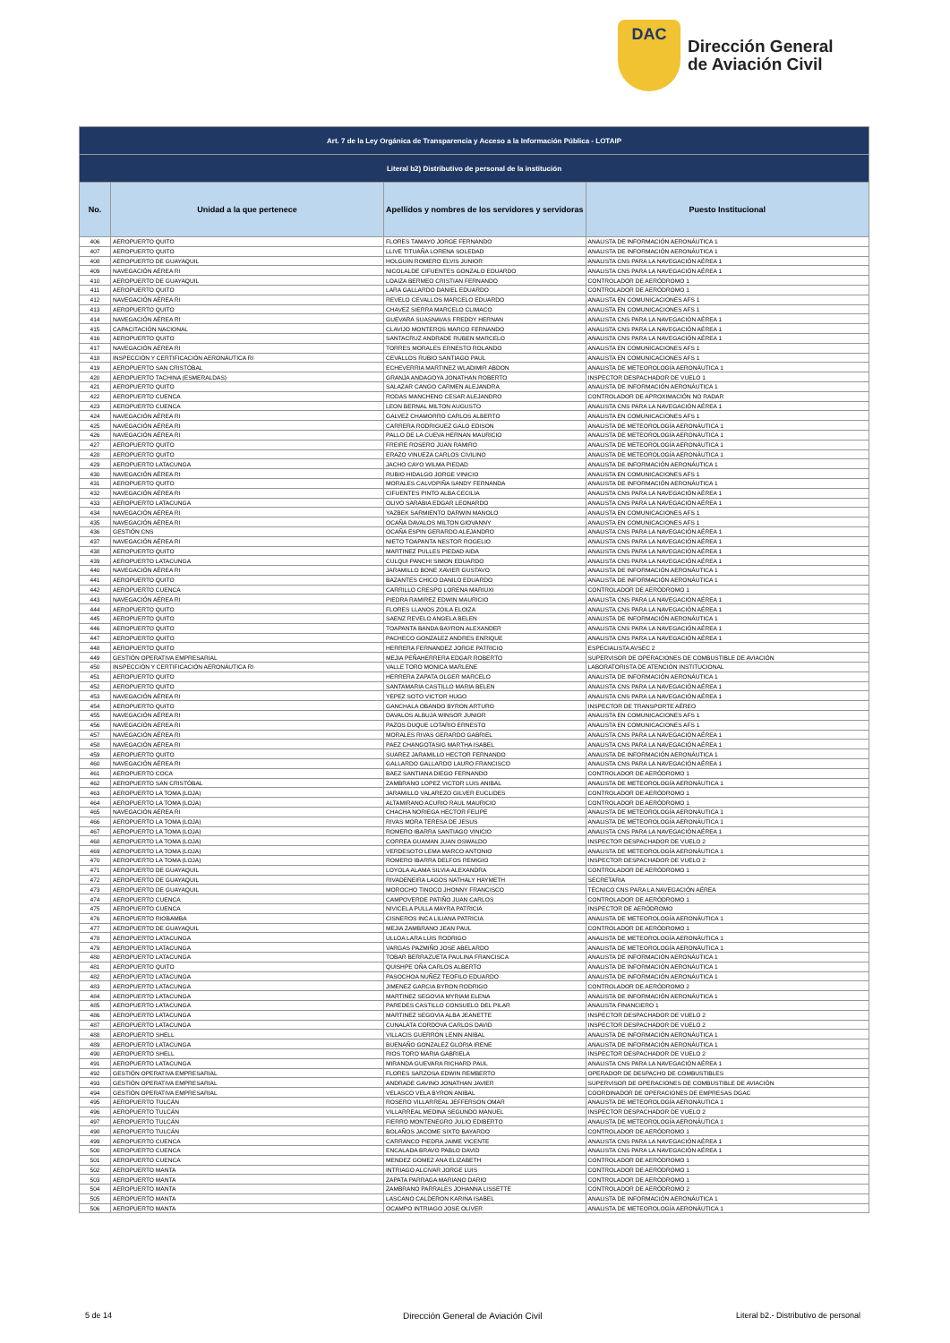DAC
Dirección General
de Aviación Civil
| Art. 7 de la Ley Orgánica de Transparencia y Acceso a la Información Pública - LOTAIP | | | |
| --- | --- | --- | --- |
| Literal b2) Distributivo de personal de la institución | | | |
| No. | Unidad a la que pertenece | Apellidos y nombres de los servidores y servidoras | Puesto Institucional |
| 406 | AEROPUERTO QUITO | FLORES TAMAYO JORGE FERNANDO | ANALISTA DE INFORMACIÓN AERONÁUTICA 1 |
| 407 | AEROPUERTO QUITO | LLIVE TITUAÑA LORENA SOLEDAD | ANALISTA DE INFORMACIÓN AERONÁUTICA 1 |
| 408 | AEROPUERTO DE GUAYAQUIL | HOLGUIN ROMERO ELVIS JUNIOR | ANALISTA CNS PARA LA NAVEGACIÓN AÉREA 1 |
| 409 | NAVEGACIÓN AÉREA RI | NICOLALDE CIFUENTES GONZALO EDUARDO | ANALISTA CNS PARA LA NAVEGACIÓN AÉREA 1 |
| 410 | AEROPUERTO DE GUAYAQUIL | LOAIZA BERMEO CRISTIAN FERNANDO | CONTROLADOR DE AERÓDROMO 1 |
| 411 | AEROPUERTO QUITO | LARA GALLARDO DANIEL EDUARDO | CONTROLADOR DE AERÓDROMO 1 |
| 412 | NAVEGACIÓN AÉREA RI | REVELO CEVALLOS MARCELO EDUARDO | ANALISTA EN COMUNICACIONES AFS 1 |
| 413 | AEROPUERTO QUITO | CHAVEZ SIERRA MARCELO CLIMACO | ANALISTA EN COMUNICACIONES AFS 1 |
| 414 | NAVEGACIÓN AÉREA RI | GUEVARA SUASNAVAS FREDDY HERNAN | ANALISTA CNS PARA LA NAVEGACIÓN AÉREA 1 |
| 415 | CAPACITACIÓN NACIONAL | CLAVIJO MONTEROS MARCO FERNANDO | ANALISTA CNS PARA LA NAVEGACIÓN AÉREA 1 |
| 416 | AEROPUERTO QUITO | SANTACRUZ ANDRADE RUBEN MARCELO | ANALISTA CNS PARA LA NAVEGACIÓN AÉREA 1 |
| 417 | NAVEGACIÓN AÉREA RI | TORRES MORALES ERNESTO ROLANDO | ANALISTA EN COMUNICACIONES AFS 1 |
| 418 | INSPECCIÓN Y CERTIFICACIÓN AERONÁUTICA RI | CEVALLOS RUBIO SANTIAGO PAUL | ANALISTA EN COMUNICACIONES AFS 1 |
| 419 | AEROPUERTO SAN CRISTÓBAL | ECHEVERRIA MARTINEZ WLADIMIR ABDON | ANALISTA DE METEOROLOGÍA AERONÁUTICA 1 |
| 420 | AEROPUERTO TACHINA (ESMERALDAS) | GRANJA ANDAGOYA JONATHAN ROBERTO | INSPECTOR DESPACHADOR DE VUELO 1 |
| 421 | AEROPUERTO QUITO | SALAZAR CANGO CARMEN ALEJANDRA | ANALISTA DE INFORMACIÓN AERONÁUTICA 1 |
| 422 | AEROPUERTO CUENCA | RODAS MANCHENO CESAR ALEJANDRO | CONTROLADOR DE APROXIMACIÓN NO RADAR |
| 423 | AEROPUERTO CUENCA | LEON BERNAL MILTON AUGUSTO | ANALISTA CNS PARA LA NAVEGACIÓN AÉREA 1 |
| 424 | NAVEGACIÓN AÉREA RI | GALVEZ CHAMORRO CARLOS ALBERTO | ANALISTA EN COMUNICACIONES AFS 1 |
| 425 | NAVEGACIÓN AÉREA RI | CARRERA RODRIGUEZ GALO EDISON | ANALISTA DE METEOROLOGÍA AERONÁUTICA 1 |
| 426 | NAVEGACIÓN AÉREA RI | PALLO DE LA CUEVA HERNAN MAURICIO | ANALISTA DE METEOROLOGÍA AERONÁUTICA 1 |
| 427 | AEROPUERTO QUITO | FREIRE ROSERO JUAN RAMIRO | ANALISTA DE METEOROLOGÍA AERONÁUTICA 1 |
| 428 | AEROPUERTO QUITO | ERAZO VINUEZA CARLOS CIVILINO | ANALISTA DE METEOROLOGÍA AERONÁUTICA 1 |
| 429 | AEROPUERTO LATACUNGA | JACHO CAYO WILMA PIEDAD | ANALISTA DE INFORMACIÓN AERONÁUTICA 1 |
| 430 | NAVEGACIÓN AÉREA RI | RUBIO HIDALGO JORGE VINICIO | ANALISTA EN COMUNICACIONES AFS 1 |
| 431 | AEROPUERTO QUITO | MORALES CALVOPIÑA SANDY FERNANDA | ANALISTA DE INFORMACIÓN AERONÁUTICA 1 |
| 432 | NAVEGACIÓN AÉREA RI | CIFUENTES PINTO ALBA CECILIA | ANALISTA CNS PARA LA NAVEGACIÓN AÉREA 1 |
| 433 | AEROPUERTO LATACUNGA | OLIVO SARABIA EDGAR LEONARDO | ANALISTA CNS PARA LA NAVEGACIÓN AÉREA 1 |
| 434 | NAVEGACIÓN AÉREA RI | YAZBEK SARMIENTO DARWIN MANOLO | ANALISTA EN COMUNICACIONES AFS 1 |
| 435 | NAVEGACIÓN AÉREA RI | OCAÑA DAVALOS MILTON GIOVANNY | ANALISTA EN COMUNICACIONES AFS 1 |
| 436 | GESTIÓN CNS | OCAÑA ESPIN GERARDO ALEJANDRO | ANALISTA CNS PARA LA NAVEGACIÓN AÉREA 1 |
| 437 | NAVEGACIÓN AÉREA RI | NIETO TOAPANTA NESTOR ROGELIO | ANALISTA CNS PARA LA NAVEGACIÓN AÉREA 1 |
| 438 | AEROPUERTO QUITO | MARTINEZ PULLES PIEDAD AIDA | ANALISTA CNS PARA LA NAVEGACIÓN AÉREA 1 |
| 439 | AEROPUERTO LATACUNGA | CULQUI PANCHI SIMON EDUARDO | ANALISTA CNS PARA LA NAVEGACIÓN AÉREA 1 |
| 440 | NAVEGACIÓN AÉREA RI | JARAMILLO BONE XAVIER GUSTAVO | ANALISTA DE INFORMACIÓN AERONÁUTICA 1 |
| 441 | AEROPUERTO QUITO | BAZANTES CHICO DANILO EDUARDO | ANALISTA DE INFORMACIÓN AERONÁUTICA 1 |
| 442 | AEROPUERTO CUENCA | CARRILLO CRESPO LORENA MARIUXI | CONTROLADOR DE AERÓDROMO 1 |
| 443 | NAVEGACIÓN AÉREA RI | PIEDRA RAMIREZ EDWIN MAURICIO | ANALISTA CNS PARA LA NAVEGACIÓN AÉREA 1 |
| 444 | AEROPUERTO QUITO | FLORES LLANOS ZOILA ELOIZA | ANALISTA CNS PARA LA NAVEGACIÓN AÉREA 1 |
| 445 | AEROPUERTO QUITO | SAENZ REVELO ANGELA BELEN | ANALISTA DE INFORMACIÓN AERONÁUTICA 1 |
| 446 | AEROPUERTO QUITO | TOAPANTA BANDA BAYRON ALEXANDER | ANALISTA CNS PARA LA NAVEGACIÓN AÉREA 1 |
| 447 | AEROPUERTO QUITO | PACHECO GONZALEZ ANDRES ENRIQUE | ANALISTA CNS PARA LA NAVEGACIÓN AÉREA 1 |
| 448 | AEROPUERTO QUITO | HERRERA FERNANDEZ JORGE PATRICIO | ESPECIALISTA AVSEC 2 |
| 449 | GESTIÓN OPERATIVA EMPRESARIAL | MEJIA PEÑAHERRERA EDGAR ROBERTO | SUPERVISOR DE OPERACIONES DE COMBUSTIBLE DE AVIACIÓN |
| 450 | INSPECCIÓN Y CERTIFICACIÓN AERONÁUTICA RI | VALLE TORO MONICA MARLENE | LABORATORISTA DE ATENCIÓN INSTITUCIONAL |
| 451 | AEROPUERTO QUITO | HERRERA ZAPATA OLGER MARCELO | ANALISTA DE INFORMACIÓN AERONÁUTICA 1 |
| 452 | AEROPUERTO QUITO | SANTAMARIA CASTILLO MARIA BELEN | ANALISTA CNS PARA LA NAVEGACIÓN AÉREA 1 |
| 453 | NAVEGACIÓN AÉREA RI | YEPEZ SOTO VICTOR HUGO | ANALISTA CNS PARA LA NAVEGACIÓN AÉREA 1 |
| 454 | AEROPUERTO QUITO | GANCHALA OBANDO BYRON ARTURO | INSPECTOR DE TRANSPORTE AÉREO |
| 455 | NAVEGACIÓN AÉREA RI | DAVALOS ALBUJA WINSOR JUNIOR | ANALISTA EN COMUNICACIONES AFS 1 |
| 456 | NAVEGACIÓN AÉREA RI | PAZOS DUQUE LOTARIO ERNESTO | ANALISTA EN COMUNICACIONES AFS 1 |
| 457 | NAVEGACIÓN AÉREA RI | MORALES RIVAS GERARDO GABRIEL | ANALISTA CNS PARA LA NAVEGACIÓN AÉREA 1 |
| 458 | NAVEGACIÓN AÉREA RI | PAEZ CHANGOTASIG MARTHA ISABEL | ANALISTA CNS PARA LA NAVEGACIÓN AÉREA 1 |
| 459 | AEROPUERTO QUITO | SUAREZ JARAMILLO HECTOR FERNANDO | ANALISTA DE INFORMACIÓN AERONÁUTICA 1 |
| 460 | NAVEGACIÓN AÉREA RI | GALLARDO GALLARDO LAURO FRANCISCO | ANALISTA CNS PARA LA NAVEGACIÓN AÉREA 1 |
| 461 | AEROPUERTO COCA | BAEZ SANTIANA DIEGO FERNANDO | CONTROLADOR DE AERÓDROMO 1 |
| 462 | AEROPUERTO SAN CRISTÓBAL | ZAMBRANO LOPEZ VICTOR LUIS ANIBAL | ANALISTA DE METEOROLOGÍA AERONÁUTICA 1 |
| 463 | AEROPUERTO LA TOMA (LOJA) | JARAMILLO VALAREZO GILVER EUCLIDES | CONTROLADOR DE AERÓDROMO 1 |
| 464 | AEROPUERTO LA TOMA (LOJA) | ALTAMIRANO ACURIO RAUL MAURICIO | CONTROLADOR DE AERÓDROMO 1 |
| 465 | NAVEGACIÓN AÉREA RI | CHACHA NORIEGA HECTOR FELIPE | ANALISTA DE METEOROLOGÍA AERONÁUTICA 1 |
| 466 | AEROPUERTO LA TOMA (LOJA) | RIVAS MORA TERESA DE JESUS | ANALISTA DE METEOROLOGÍA AERONÁUTICA 1 |
| 467 | AEROPUERTO LA TOMA (LOJA) | ROMERO IBARRA SANTIAGO VINICIO | ANALISTA CNS PARA LA NAVEGACIÓN AÉREA 1 |
| 468 | AEROPUERTO LA TOMA (LOJA) | CORREA GUAMAN JUAN OSWALDO | INSPECTOR DESPACHADOR DE VUELO 2 |
| 469 | AEROPUERTO LA TOMA (LOJA) | VERDESOTO LEMA MARCO ANTONIO | ANALISTA DE METEOROLOGÍA AERONÁUTICA 1 |
| 470 | AEROPUERTO LA TOMA (LOJA) | ROMERO IBARRA DELFOS REMIGIO | INSPECTOR DESPACHADOR DE VUELO 2 |
| 471 | AEROPUERTO DE GUAYAQUIL | LOYOLA ALAMA SILVIA ALEXANDRA | CONTROLADOR DE AERÓDROMO 1 |
| 472 | AEROPUERTO DE GUAYAQUIL | RIVADENEIRA LAGOS NATHALY HAYMETH | SECRETARIA |
| 473 | AEROPUERTO DE GUAYAQUIL | MOROCHO TINOCO JHONNY FRANCISCO | TÉCNICO CNS PARA LA NAVEGACIÓN AÉREA |
| 474 | AEROPUERTO CUENCA | CAMPOVERDE PATIÑO JUAN CARLOS | CONTROLADOR DE AERÓDROMO 1 |
| 475 | AEROPUERTO CUENCA | NIVICELA PULLA MAYRA PATRICIA | INSPECTOR DE AERÓDROMO |
| 476 | AEROPUERTO RIOBAMBA | CISNEROS INCA LILIANA PATRICIA | ANALISTA DE METEOROLOGÍA AERONÁUTICA 1 |
| 477 | AEROPUERTO DE GUAYAQUIL | MEJIA ZAMBRANO JEAN PAUL | CONTROLADOR DE AERÓDROMO 1 |
| 478 | AEROPUERTO LATACUNGA | ULLOA LARA LUIS RODRIGO | ANALISTA DE METEOROLOGÍA AERONÁUTICA 1 |
| 479 | AEROPUERTO LATACUNGA | VARGAS PAZMIÑO JOSE ABELARDO | ANALISTA DE METEOROLOGÍA AERONÁUTICA 1 |
| 480 | AEROPUERTO LATACUNGA | TOBAR BERRAZUETA PAULINA FRANCISCA | ANALISTA DE INFORMACIÓN AERONÁUTICA 1 |
| 481 | AEROPUERTO QUITO | QUISHPE OÑA CARLOS ALBERTO | ANALISTA DE INFORMACIÓN AERONÁUTICA 1 |
| 482 | AEROPUERTO LATACUNGA | PASOCHOA NUÑEZ TEOFILO EDUARDO | ANALISTA DE INFORMACIÓN AERONÁUTICA 1 |
| 483 | AEROPUERTO LATACUNGA | JIMENEZ GARCIA BYRON RODRIGO | CONTROLADOR DE AERÓDROMO 2 |
| 484 | AEROPUERTO LATACUNGA | MARTINEZ SEGOVIA MYRIAM ELENA | ANALISTA DE INFORMACIÓN AERONÁUTICA 1 |
| 485 | AEROPUERTO LATACUNGA | PAREDES CASTILLO CONSUELO DEL PILAR | ANALISTA FINANCIERO 1 |
| 486 | AEROPUERTO LATACUNGA | MARTINEZ SEGOVIA ALBA JEANETTE | INSPECTOR DESPACHADOR DE VUELO 2 |
| 487 | AEROPUERTO LATACUNGA | CUNALATA CORDOVA CARLOS DAVID | INSPECTOR DESPACHADOR DE VUELO 2 |
| 488 | AEROPUERTO SHELL | VILLACIS GUERRON LENIN ANIBAL | ANALISTA DE INFORMACIÓN AERONÁUTICA 1 |
| 489 | AEROPUERTO LATACUNGA | BUENAÑO GONZALEZ GLORIA IRENE | ANALISTA DE INFORMACIÓN AERONÁUTICA 1 |
| 490 | AEROPUERTO SHELL | RIOS TORO MARIA GABRIELA | INSPECTOR DESPACHADOR DE VUELO 2 |
| 491 | AEROPUERTO LATACUNGA | MIRANDA GUEVARA RICHARD PAUL | ANALISTA CNS PARA LA NAVEGACIÓN AÉREA 1 |
| 492 | GESTIÓN OPERATIVA EMPRESARIAL | FLORES SARZOSA EDWIN REMBERTO | OPERADOR DE DESPACHO DE COMBUSTIBLES |
| 493 | GESTIÓN OPERATIVA EMPRESARIAL | ANDRADE GAVINO JONATHAN JAVIER | SUPERVISOR DE OPERACIONES DE COMBUSTIBLE DE AVIACIÓN |
| 494 | GESTIÓN OPERATIVA EMPRESARIAL | VELASCO VELA BYRON ANIBAL | COORDINADOR DE OPERACIONES DE EMPRESAS DGAC |
| 495 | AEROPUERTO TULCÁN | ROSERO VILLARREAL JEFFERSON OMAR | ANALISTA DE METEOROLOGÍA AERONÁUTICA 1 |
| 496 | AEROPUERTO TULCÁN | VILLARREAL MEDINA SEGUNDO MANUEL | INSPECTOR DESPACHADOR DE VUELO 2 |
| 497 | AEROPUERTO TULCÁN | FIERRO MONTENEGRO JULIO EDIBERTO | ANALISTA DE METEOROLOGÍA AERONÁUTICA 1 |
| 498 | AEROPUERTO TULCÁN | BOLAÑOS JACOME SIXTO BAYARDO | CONTROLADOR DE AERÓDROMO 1 |
| 499 | AEROPUERTO CUENCA | CARRANCO PIEDRA JAIME VICENTE | ANALISTA CNS PARA LA NAVEGACIÓN AÉREA 1 |
| 500 | AEROPUERTO CUENCA | ENCALADA BRAVO PABLO DAVID | ANALISTA CNS PARA LA NAVEGACIÓN AÉREA 1 |
| 501 | AEROPUERTO CUENCA | MENDEZ GOMEZ ANA ELIZABETH | CONTROLADOR DE AERÓDROMO 1 |
| 502 | AEROPUERTO MANTA | INTRIAGO ALCIVAR JORGE LUIS | CONTROLADOR DE AERÓDROMO 1 |
| 503 | AEROPUERTO MANTA | ZAPATA PARRAGA MARIANO DARIO | CONTROLADOR DE AERÓDROMO 1 |
| 504 | AEROPUERTO MANTA | ZAMBRANO PARRALES JOHANNA LISSETTE | CONTROLADOR DE AERÓDROMO 2 |
| 505 | AEROPUERTO MANTA | LASCANO CALDERON KARINA ISABEL | ANALISTA DE INFORMACIÓN AERONÁUTICA 1 |
| 506 | AEROPUERTO MANTA | OCAMPO INTRIAGO JOSE OLIVER | ANALISTA DE METEOROLOGÍA AERONÁUTICA 1 |
5 de 14
Dirección General de Aviación Civil
Literal b2.- Distributivo de personal